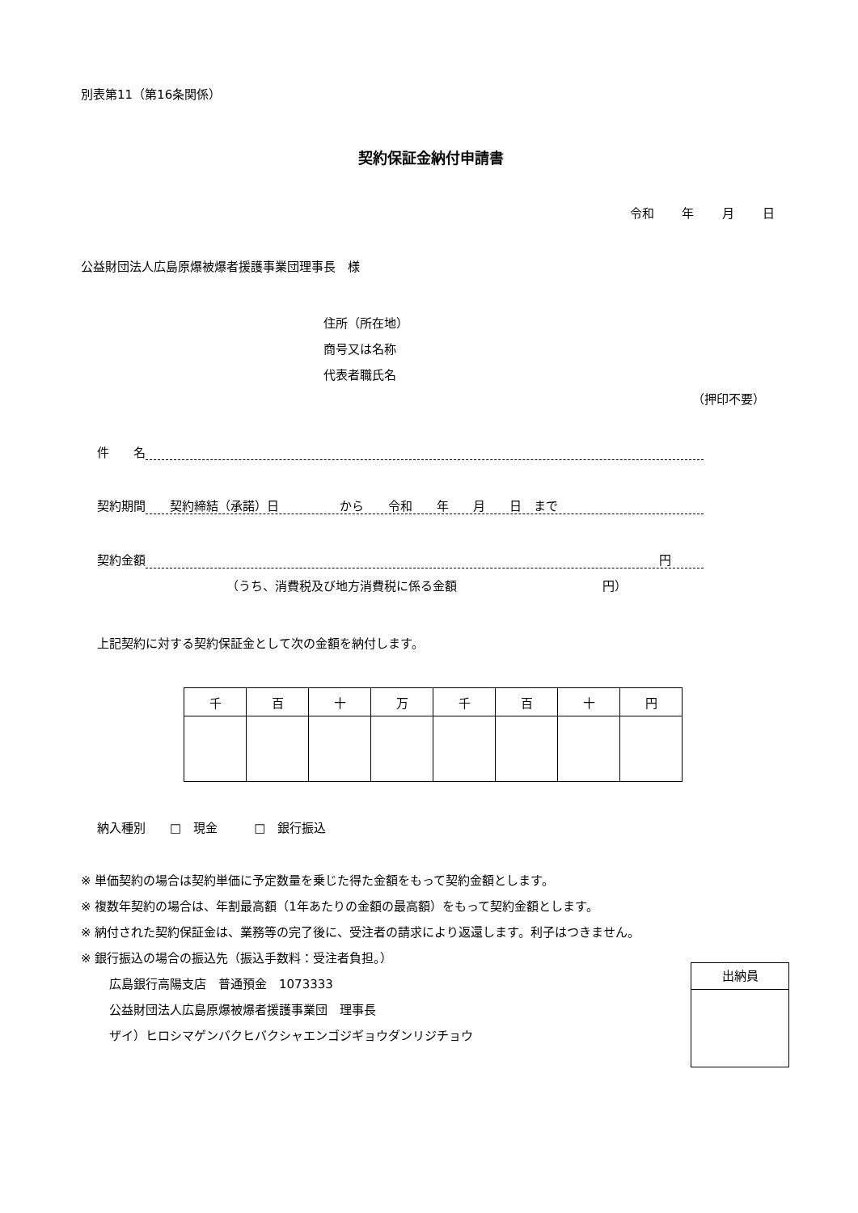別表第11（第16条関係）
契約保証金納付申請書
令和 年 月 日
公益財団法人広島原爆被爆者援護事業団理事長　様
住所（所在地）
商号又は名称
代表者職氏名
（押印不要）
件　　名
契約期間　　契約締結（承諾）日　　　　　から　　令和　　年　　月　　日　まで
契約金額 円
（うち、消費税及び地方消費税に係る金額　　　　　　　　　　　　円）
上記契約に対する契約保証金として次の金額を納付します。
| 千 | 百 | 十 | 万 | 千 | 百 | 十 | 円 |
| --- | --- | --- | --- | --- | --- | --- | --- |
納入種別　　□　現金　　　□　銀行振込
※ 単価契約の場合は契約単価に予定数量を乗じた得た金額をもって契約金額とします。
※ 複数年契約の場合は、年割最高額（1年あたりの金額の最高額）をもって契約金額とします。
※ 納付された契約保証金は、業務等の完了後に、受注者の請求により返還します。利子はつきません。
※ 銀行振込の場合の振込先（振込手数料：受注者負担。）
広島銀行高陽支店　普通預金　1073333
公益財団法人広島原爆被爆者援護事業団　理事長
ザイ）ヒロシマゲンバクヒバクシャエンゴジギョウダンリジチョウ
出納員